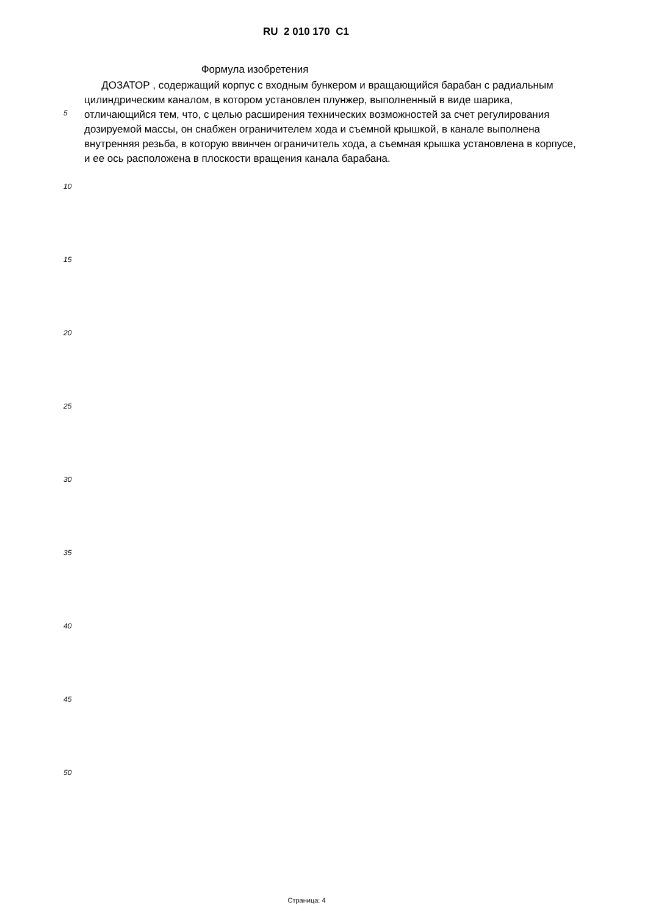RU 2 010 170 C1
Формула изобретения
ДОЗАТОР , содержащий корпус с входным бункером и вращающийся барабан с радиальным цилиндрическим каналом, в котором установлен плунжер, выполненный в виде шарика, отличающийся тем, что, с целью расширения технических возможностей за счет регулирования дозируемой массы, он снабжен ограничителем хода и съемной крышкой, в канале выполнена внутренняя резьба, в которую ввинчен ограничитель хода, а съемная крышка установлена в корпусе, и ее ось расположена в плоскости вращения канала барабана.
5
10
15
20
25
30
35
40
45
50
Страница: 4